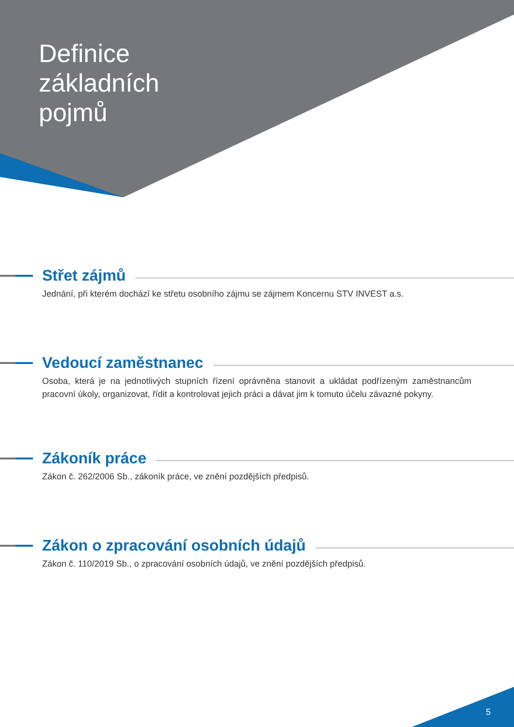Definice
základních
pojmů
Střet zájmů
Jednání, při kterém dochází ke střetu osobního zájmu se zájmem Koncernu STV INVEST a.s.
Vedoucí zaměstnanec
Osoba, která je na jednotlivých stupních řízení oprávněna stanovit a ukládat podřízeným zaměstnancům pracovní úkoly, organizovat, řídit a kontrolovat jejich práci a dávat jim k tomuto účelu závazné pokyny.
Zákoník práce
Zákon č. 262/2006 Sb., zákoník práce, ve znění pozdějších předpisů.
Zákon o zpracování osobních údajů
Zákon č. 110/2019 Sb., o zpracování osobních údajů, ve znění pozdějších předpisů.
5